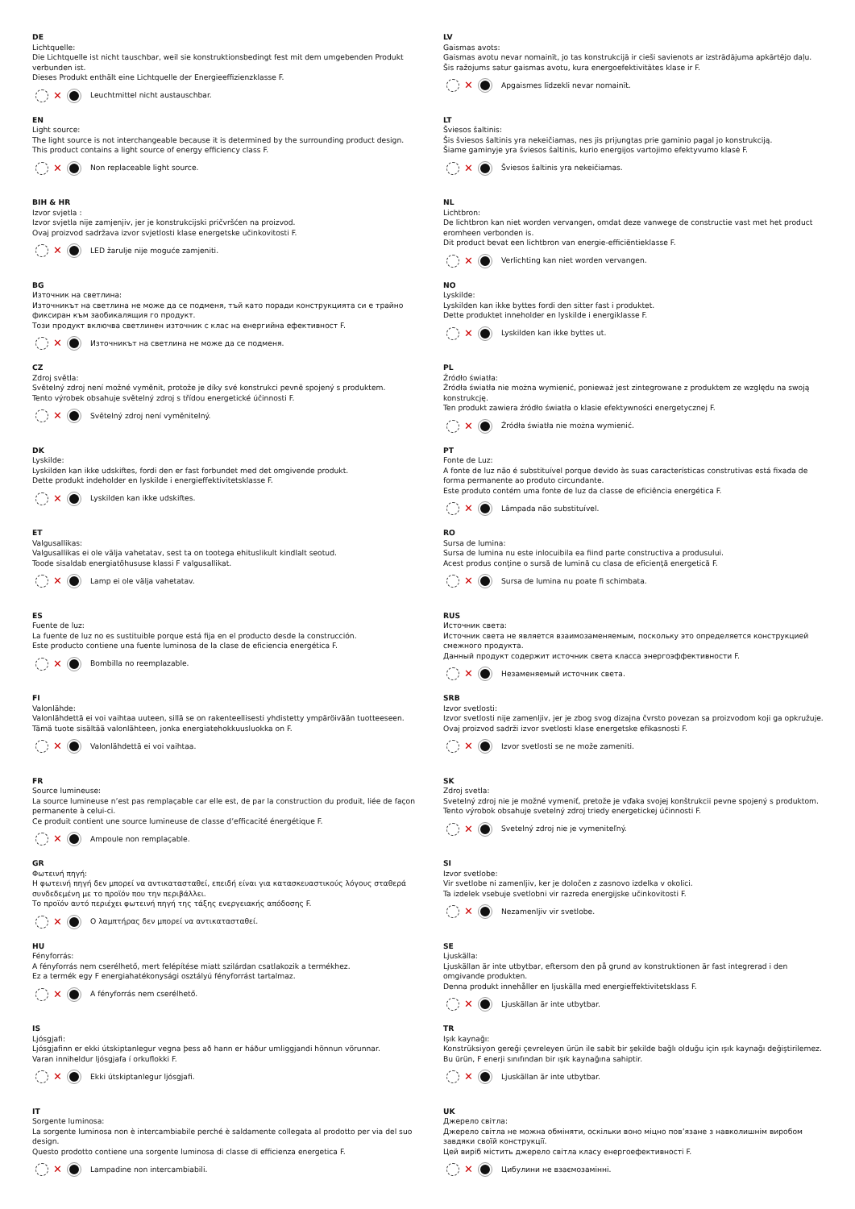DE
Lichtquelle:
Die Lichtquelle ist nicht tauschbar, weil sie konstruktionsbedingt fest mit dem umgebenden Produkt verbunden ist.
Dieses Produkt enthält eine Lichtquelle der Energieeffizienzklasse F.
✕ Leuchtmittel nicht austauschbar.
EN
Light source:
The light source is not interchangeable because it is determined by the surrounding product design.
This product contains a light source of energy efficiency class F.
✕ Non replaceable light source.
BIH & HR
Izvor svjetla :
Izvor svjetla nije zamjenjiv, jer je konstrukcijski pričvršćen na proizvod.
Ovaj proizvod sadržava izvor svjetlosti klase energetske učinkovitosti F.
✕ LED žarulje nije moguće zamjeniti.
BG
Източник на светлина:
Източникът на светлина не може да се подменя, тъй като поради конструкцията си е трайно фиксиран към заобикалящия го продукт.
Този продукт включва светлинен източник с клас на енергийна ефективност F.
✕ Източникът на светлина не може да се подменя.
CZ
Zdroj světla:
Světelný zdroj není možné vyměnit, protože je díky své konstrukci pevně spojený s produktem.
Tento výrobek obsahuje světelný zdroj s třídou energetické účinnosti F.
✕ Světelný zdroj není vyměnitelný.
DK
Lyskilde:
Lyskilden kan ikke udskiftes, fordi den er fast forbundet med det omgivende produkt.
Dette produkt indeholder en lyskilde i energieffektivitetsklasse F.
✕ Lyskilden kan ikke udskiftes.
ET
Valgusallikas:
Valgusallikas ei ole välja vahetatav, sest ta on tootega ehituslikult kindlalt seotud.
Toode sisaldab energiatõhususe klassi F valgusallikat.
✕ Lamp ei ole välja vahetatav.
ES
Fuente de luz:
La fuente de luz no es sustituible porque está fija en el producto desde la construcción.
Este producto contiene una fuente luminosa de la clase de eficiencia energética F.
✕ Bombilla no reemplazable.
FI
Valonlähde:
Valonlähdettä ei voi vaihtaa uuteen, sillä se on rakenteellisesti yhdistetty ympäröivään tuotteeseen.
Tämä tuote sisältää valonlähteen, jonka energiatehokkuusluokka on F.
✕ Valonlähdettä ei voi vaihtaa.
FR
Source lumineuse:
La source lumineuse n’est pas remplaçable car elle est, de par la construction du produit, liée de façon permanente à celui-ci.
Ce produit contient une source lumineuse de classe d’efficacité énergétique F.
✕ Ampoule non remplaçable.
GR
Φωτεινή πηγή:
Η φωτεινή πηγή δεν μπορεί να αντικατασταθεί, επειδή είναι για κατασκευαστικούς λόγους σταθερά συνδεδεμένη με το προϊόν που την περιβάλλει.
Το προϊόν αυτό περιέχει φωτεινή πηγή της τάξης ενεργειακής απόδοσης F.
✕ Ο λαμπτήρας δεν μπορεί να αντικατασταθεί.
HU
Fényforrás:
A fényforrás nem cserélhető, mert felépítése miatt szilárdan csatlakozik a termékhez.
Ez a termék egy F energiahatékonysági osztályú fényforrást tartalmaz.
✕ A fényforrás nem cserélhető.
IS
Ljósgjafi:
Ljósgjafinn er ekki útskiptanlegur vegna þess að hann er háður umliggjandi hönnun vörunnar.
Varan inniheldur ljósgjafa í orkuflokki F.
✕ Ekki útskiptanlegur ljósgjafi.
IT
Sorgente luminosa:
La sorgente luminosa non è intercambiabile perché è saldamente collegata al prodotto per via del suo design.
Questo prodotto contiene una sorgente luminosa di classe di efficienza energetica F.
✕ Lampadine non intercambiabili.
LV
Gaismas avots:
Gaismas avotu nevar nomainīt, jo tas konstrukcijā ir cieši savienots ar izstrādājuma apkārtējo daļu.
Šis ražojums satur gaismas avotu, kura energoefektivitātes klase ir F.
✕ Apgaismes līdzekli nevar nomainīt.
LT
Šviesos šaltinis:
Šis šviesos šaltinis yra nekeičiamas, nes jis prijungtas prie gaminio pagal jo konstrukciją.
Šiame gaminyje yra šviesos šaltinis, kurio energijos vartojimo efektyvumo klasė F.
✕ Šviesos šaltinis yra nekeičiamas.
NL
Lichtbron:
De lichtbron kan niet worden vervangen, omdat deze vanwege de constructie vast met het product eromheen verbonden is.
Dit product bevat een lichtbron van energie-efficiëntieklasse F.
✕ Verlichting kan niet worden vervangen.
NO
Lyskilde:
Lyskilden kan ikke byttes fordi den sitter fast i produktet.
Dette produktet inneholder en lyskilde i energiklasse F.
✕ Lyskilden kan ikke byttes ut.
PL
Źródło światła:
Źródła światła nie można wymienić, ponieważ jest zintegrowane z produktem ze względu na swoją konstrukcję.
Ten produkt zawiera źródło światła o klasie efektywności energetycznej F.
✕ Źródła światła nie można wymienić.
PT
Fonte de Luz:
A fonte de luz não é substituível porque devido às suas características construtivas está fixada de forma permanente ao produto circundante.
Este produto contém uma fonte de luz da classe de eficiência energética F.
✕ Lâmpada não substituível.
RO
Sursa de lumina:
Sursa de lumina nu este inlocuibila ea fiind parte constructiva a produsului.
Acest produs conţine o sursă de lumină cu clasa de eficienţă energetică F.
✕ Sursa de lumina nu poate fi schimbata.
RUS
Источник света:
Источник света не является взаимозаменяемым, поскольку это определяется конструкцией смежного продукта.
Данный продукт содержит источник света класса энергоэффективности F.
✕ Незаменяемый источник света.
SRB
Izvor svetlosti:
Izvor svetlosti nije zamenljiv, jer je zbog svog dizajna čvrsto povezan sa proizvodom koji ga opkružuje.
Ovaj proizvod sadrži izvor svetlosti klase energetske efikasnosti F.
✕ Izvor svetlosti se ne može zameniti.
SK
Zdroj svetla:
Svetelný zdroj nie je možné vymeniť, pretože je vďaka svojej konštrukcii pevne spojený s produktom.
Tento výrobok obsahuje svetelný zdroj triedy energetickej účinnosti F.
✕ Svetelný zdroj nie je vymeniteľný.
SI
Izvor svetlobe:
Vir svetlobe ni zamenljiv, ker je določen z zasnovo izdelka v okolici.
Ta izdelek vsebuje svetlobni vir razreda energijske učinkovitosti F.
✕ Nezamenljiv vir svetlobe.
SE
Ljuskälla:
Ljuskällan är inte utbytbar, eftersom den på grund av konstruktionen är fast integrerad i den omgivande produkten.
Denna produkt innehåller en ljuskälla med energieffektivitetsklass F.
✕ Ljuskällan är inte utbytbar.
TR
Işık kaynağı:
Konstrüksiyon gereği çevreleyen ürün ile sabit bir şekilde bağlı olduğu için ışık kaynağı değiştirilemez.
Bu ürün, F enerji sınıfından bir ışık kaynağına sahiptir.
✕ Ljuskällan är inte utbytbar.
UK
Джерело світла:
Джерело світла не можна обміняти, оскільки воно міцно пов’язане з навколишнім виробом завдяки своїй конструкції.
Цей виріб містить джерело світла класу енергоефективності F.
✕ Цибулини не взаємозамінні.